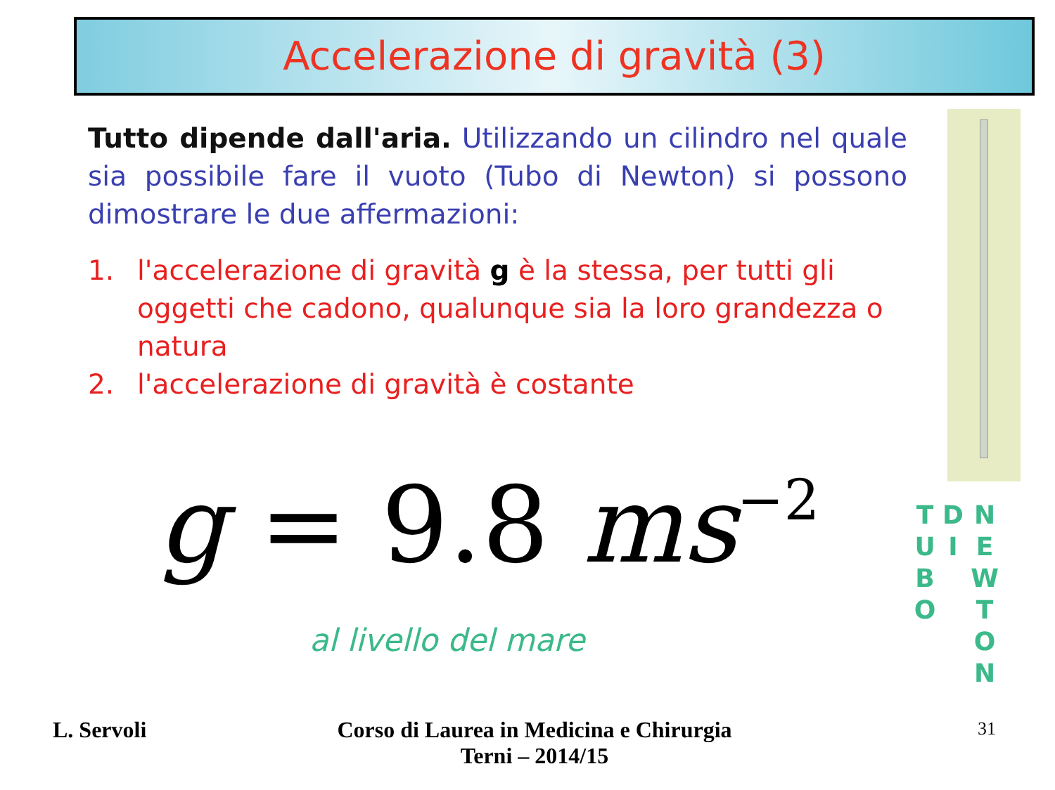Accelerazione di gravità (3)
Tutto dipende dall'aria. Utilizzando un cilindro nel quale sia possibile fare il vuoto (Tubo di Newton) si possono dimostrare le due affermazioni:
1. l'accelerazione di gravità g è la stessa, per tutti gli oggetti che cadono, qualunque sia la loro grandezza o natura
2. l'accelerazione di gravità è costante
g = 9.8 ms<sup>−2</sup>
al livello del mare
T U B O
D I
N E W T O N
L. Servoli
Corso di Laurea in Medicina e Chirurgia
Terni – 2014/15
31